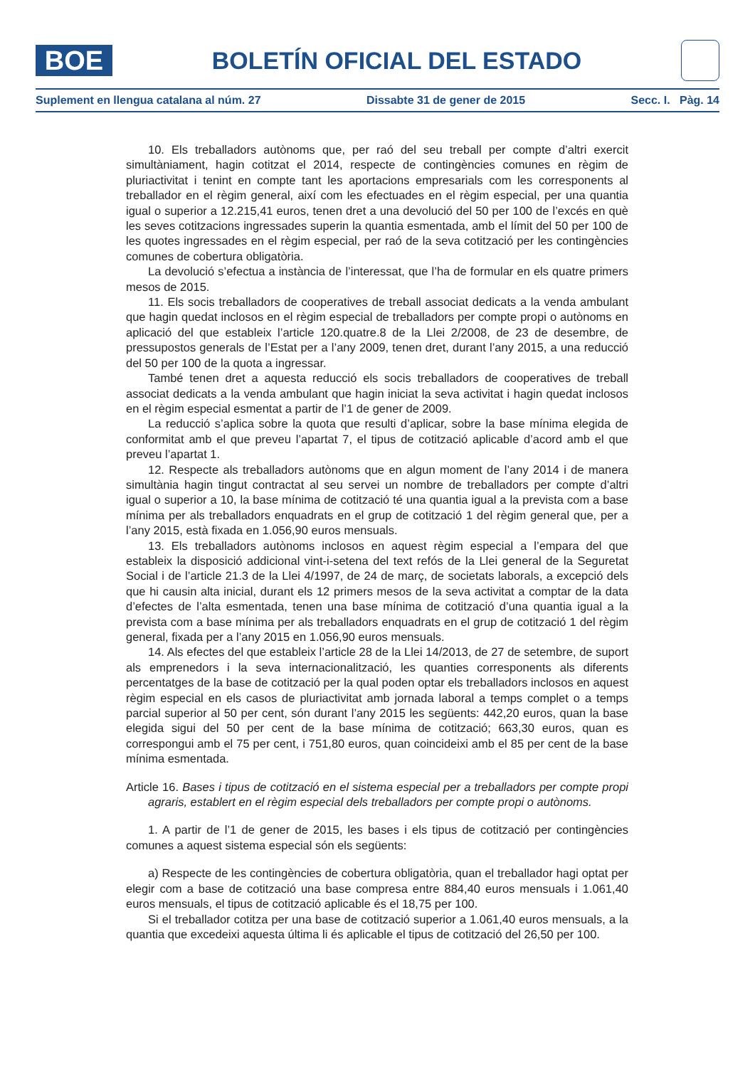BOE
BOLETÍN OFICIAL DEL ESTADO
Suplement en llengua catalana al núm. 27 Dissabte 31 de gener de 2015 Secc. I. Pàg. 14
10. Els treballadors autònoms que, per raó del seu treball per compte d’altri exercit simultàniament, hagin cotitzat el 2014, respecte de contingències comunes en règim de pluriactivitat i tenint en compte tant les aportacions empresarials com les corresponents al treballador en el règim general, així com les efectuades en el règim especial, per una quantia igual o superior a 12.215,41 euros, tenen dret a una devolució del 50 per 100 de l’excés en què les seves cotitzacions ingressades superin la quantia esmentada, amb el límit del 50 per 100 de les quotes ingressades en el règim especial, per raó de la seva cotització per les contingències comunes de cobertura obligatòria.
La devolució s’efectua a instància de l’interessat, que l’ha de formular en els quatre primers mesos de 2015.
11. Els socis treballadors de cooperatives de treball associat dedicats a la venda ambulant que hagin quedat inclosos en el règim especial de treballadors per compte propi o autònoms en aplicació del que estableix l’article 120.quatre.8 de la Llei 2/2008, de 23 de desembre, de pressupostos generals de l’Estat per a l’any 2009, tenen dret, durant l’any 2015, a una reducció del 50 per 100 de la quota a ingressar.
També tenen dret a aquesta reducció els socis treballadors de cooperatives de treball associat dedicats a la venda ambulant que hagin iniciat la seva activitat i hagin quedat inclosos en el règim especial esmentat a partir de l’1 de gener de 2009.
La reducció s’aplica sobre la quota que resulti d’aplicar, sobre la base mínima elegida de conformitat amb el que preveu l’apartat 7, el tipus de cotització aplicable d’acord amb el que preveu l’apartat 1.
12. Respecte als treballadors autònoms que en algun moment de l’any 2014 i de manera simultània hagin tingut contractat al seu servei un nombre de treballadors per compte d’altri igual o superior a 10, la base mínima de cotització té una quantia igual a la prevista com a base mínima per als treballadors enquadrats en el grup de cotització 1 del règim general que, per a l’any 2015, està fixada en 1.056,90 euros mensuals.
13. Els treballadors autònoms inclosos en aquest règim especial a l’empara del que estableix la disposició addicional vint-i-setena del text refós de la Llei general de la Seguretat Social i de l’article 21.3 de la Llei 4/1997, de 24 de març, de societats laborals, a excepció dels que hi causin alta inicial, durant els 12 primers mesos de la seva activitat a comptar de la data d’efectes de l’alta esmentada, tenen una base mínima de cotització d’una quantia igual a la prevista com a base mínima per als treballadors enquadrats en el grup de cotització 1 del règim general, fixada per a l’any 2015 en 1.056,90 euros mensuals.
14. Als efectes del que estableix l’article 28 de la Llei 14/2013, de 27 de setembre, de suport als emprenedors i la seva internacionalització, les quanties corresponents als diferents percentatges de la base de cotització per la qual poden optar els treballadors inclosos en aquest règim especial en els casos de pluriactivitat amb jornada laboral a temps complet o a temps parcial superior al 50 per cent, són durant l’any 2015 les següents: 442,20 euros, quan la base elegida sigui del 50 per cent de la base mínima de cotització; 663,30 euros, quan es correspongui amb el 75 per cent, i 751,80 euros, quan coincideixi amb el 85 per cent de la base mínima esmentada.
Article 16. Bases i tipus de cotització en el sistema especial per a treballadors per compte propi agraris, establert en el règim especial dels treballadors per compte propi o autònoms.
1. A partir de l’1 de gener de 2015, les bases i els tipus de cotització per contingències comunes a aquest sistema especial són els següents:
a) Respecte de les contingències de cobertura obligatòria, quan el treballador hagi optat per elegir com a base de cotització una base compresa entre 884,40 euros mensuals i 1.061,40 euros mensuals, el tipus de cotització aplicable és el 18,75 per 100.
Si el treballador cotitza per una base de cotització superior a 1.061,40 euros mensuals, a la quantia que excedeixi aquesta última li és aplicable el tipus de cotització del 26,50 per 100.